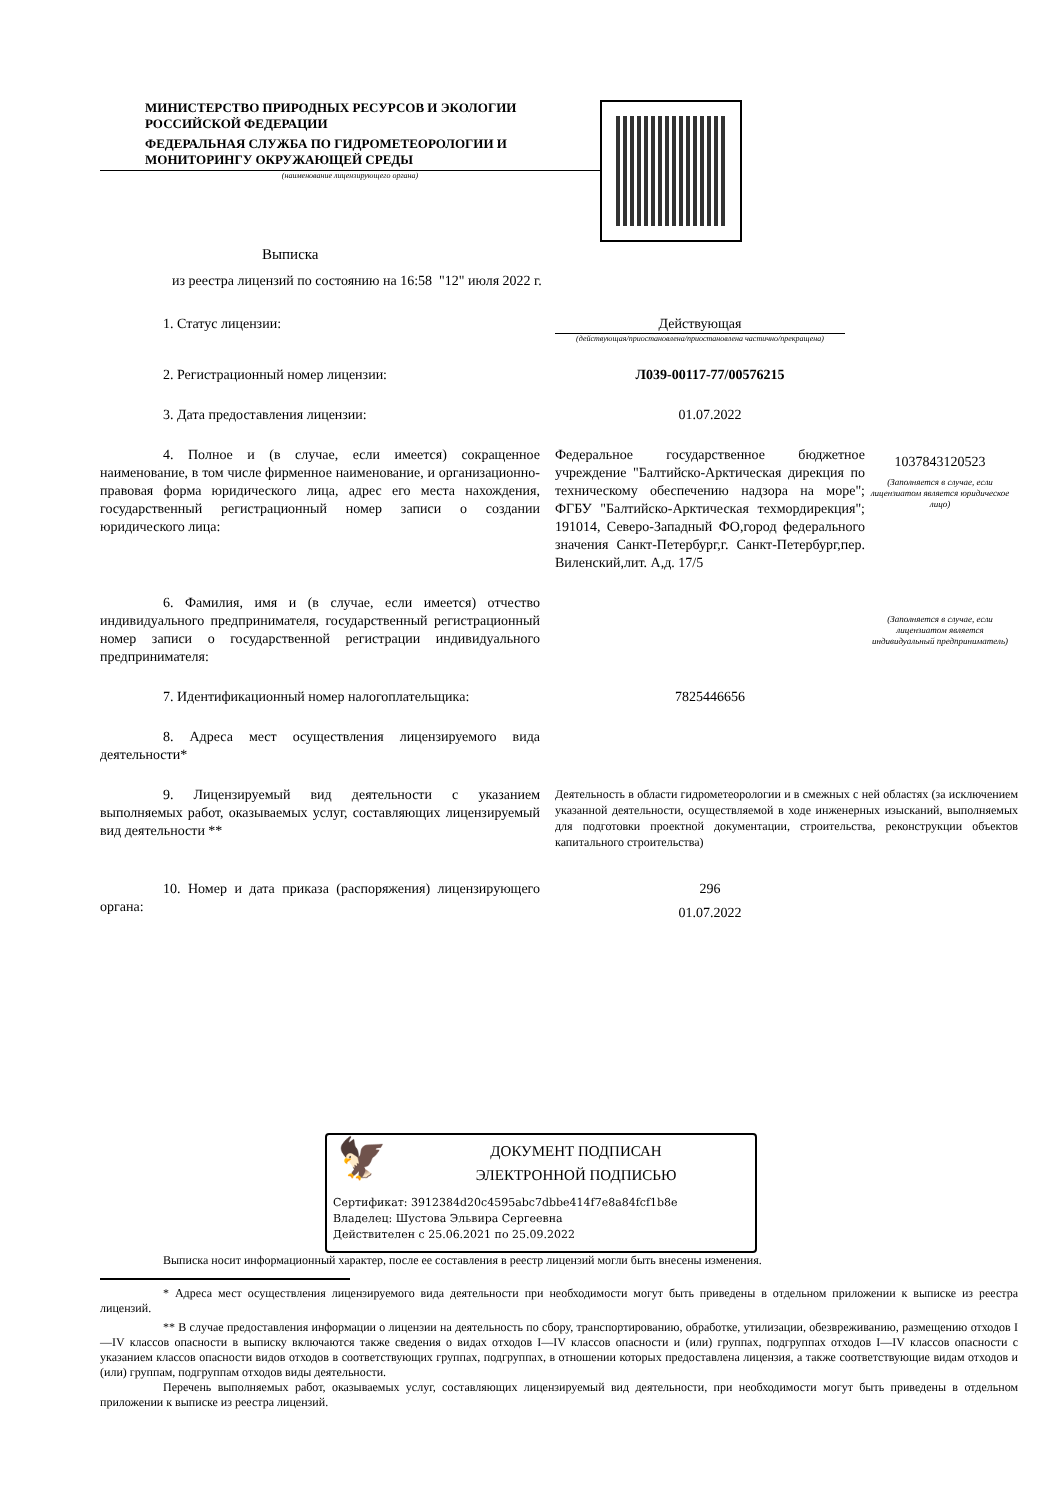МИНИСТЕРСТВО ПРИРОДНЫХ РЕСУРСОВ И ЭКОЛОГИИ
РОССИЙСКОЙ ФЕДЕРАЦИИ
ФЕДЕРАЛЬНАЯ СЛУЖБА ПО ГИДРОМЕТЕОРОЛОГИИ И
МОНИТОРИНГУ ОКРУЖАЮЩЕЙ СРЕДЫ
(наименование лицензирующего органа)
Выписка
из реестра лицензий по состоянию на 16:58 "12" июля 2022 г.
1. Статус лицензии: Действующая
(действующая/приостановлена/приостановлена частично/прекращена)
2. Регистрационный номер лицензии: Л039-00117-77/00576215
3. Дата предоставления лицензии: 01.07.2022
4. Полное и (в случае, если имеется) сокращенное наименование, в том числе фирменное наименование, и организационно-правовая форма юридического лица, адрес его места нахождения, государственный регистрационный номер записи о создании юридического лица:
Федеральное государственное бюджетное учреждение "Балтийско-Арктическая дирекция по техническому обеспечению надзора на море"; ФГБУ "Балтийско-Арктическая техмордирекция"; 191014, Северо-Западный ФО,город федерального значения Санкт-Петербург,г. Санкт-Петербург,пер. Виленский,лит. А,д. 17/5
1037843120523
(Заполняется в случае, если лицензиатом является юридическое лицо)
6. Фамилия, имя и (в случае, если имеется) отчество индивидуального предпринимателя, государственный регистрационный номер записи о государственной регистрации индивидуального предпринимателя:
(Заполняется в случае, если лицензиатом является индивидуальный предприниматель)
7. Идентификационный номер налогоплательщика: 7825446656
8. Адреса мест осуществления лицензируемого вида деятельности*
9. Лицензируемый вид деятельности с указанием выполняемых работ, оказываемых услуг, составляющих лицензируемый вид деятельности **
Деятельность в области гидрометеорологии и в смежных с ней областях (за исключением указанной деятельности, осуществляемой в ходе инженерных изысканий, выполняемых для подготовки проектной документации, строительства, реконструкции объектов капитального строительства)
10. Номер и дата приказа (распоряжения) лицензирующего органа:
296
01.07.2022
🦅
ДОКУМЕНТ ПОДПИСАН
ЭЛЕКТРОННОЙ ПОДПИСЬЮ
Сертификат: 3912384d20c4595abc7dbbe414f7e8a84fcf1b8e
Владелец: Шустова Эльвира Сергеевна
Действителен с 25.06.2021 по 25.09.2022
Выписка носит информационный характер, после ее составления в реестр лицензий могли быть внесены изменения.
* Адреса мест осуществления лицензируемого вида деятельности при необходимости могут быть приведены в отдельном приложении к выписке из реестра лицензий.
** В случае предоставления информации о лицензии на деятельность по сбору, транспортированию, обработке, утилизации, обезвреживанию, размещению отходов I—IV классов опасности в выписку включаются также сведения о видах отходов I—IV классов опасности и (или) группах, подгруппах отходов I—IV классов опасности с указанием классов опасности видов отходов в соответствующих группах, подгруппах, в отношении которых предоставлена лицензия, а также соответствующие видам отходов и (или) группам, подгруппам отходов виды деятельности.
Перечень выполняемых работ, оказываемых услуг, составляющих лицензируемый вид деятельности, при необходимости могут быть приведены в отдельном приложении к выписке из реестра лицензий.